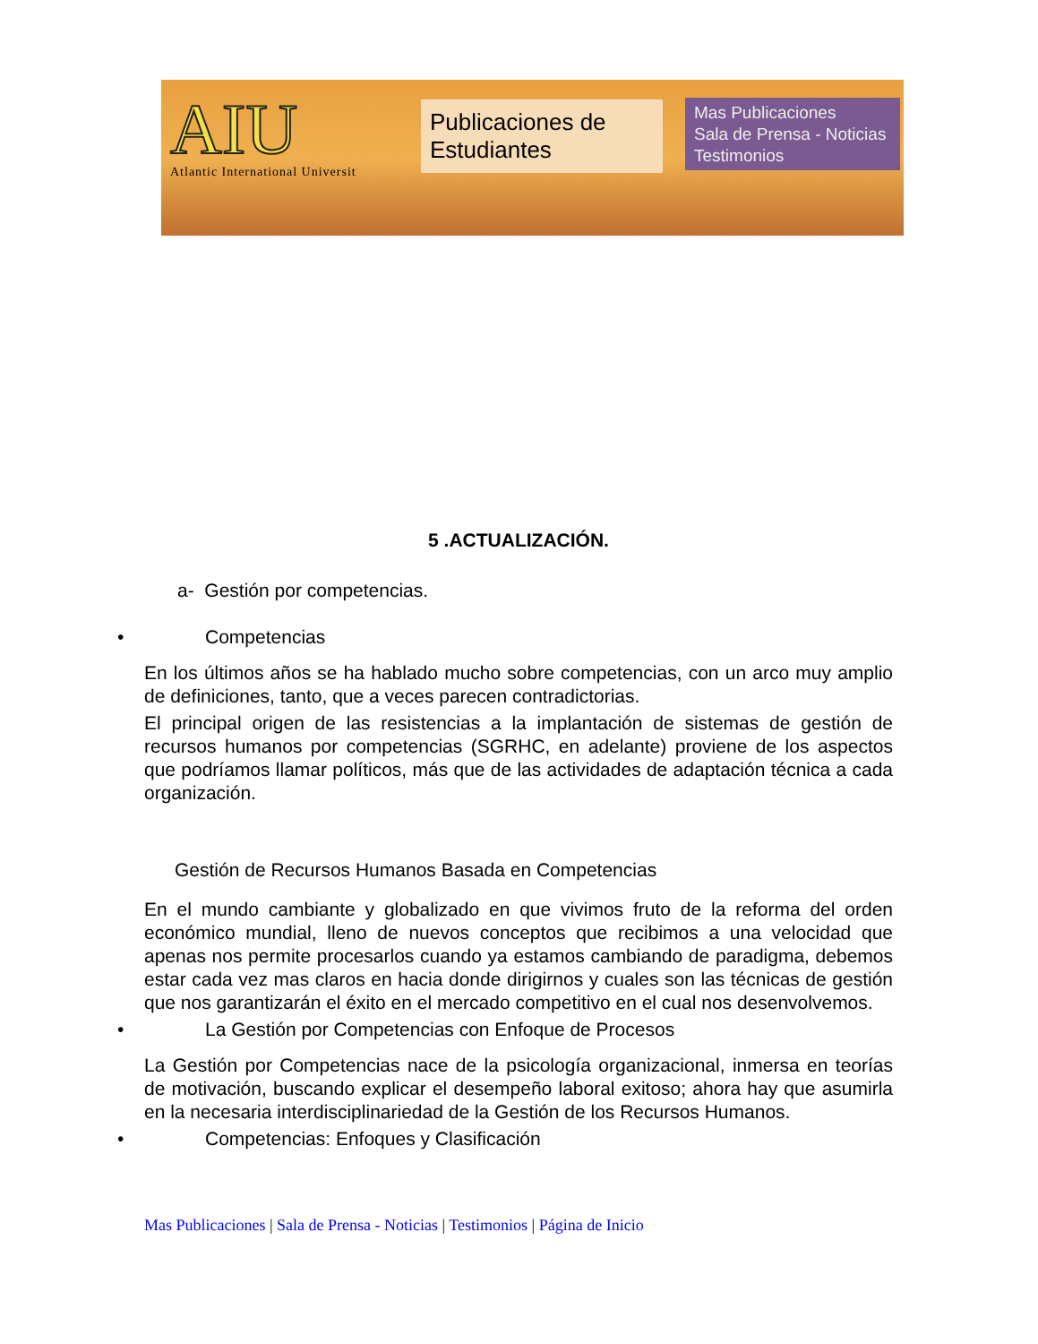AIU
Atlantic International Universit
Publicaciones de Estudiantes
Mas Publicaciones
Sala de Prensa - Noticias
Testimonios
5 .ACTUALIZACIÓN.
a- Gestión por competencias.
• Competencias
En los últimos años se ha hablado mucho sobre competencias, con un arco muy amplio de definiciones, tanto, que a veces parecen contradictorias.
El principal origen de las resistencias a la implantación de sistemas de gestión de recursos humanos por competencias (SGRHC, en adelante) proviene de los aspectos que podríamos llamar políticos, más que de las actividades de adaptación técnica a cada organización.
Gestión de Recursos Humanos Basada en Competencias
En el mundo cambiante y globalizado en que vivimos fruto de la reforma del orden económico mundial, lleno de nuevos conceptos que recibimos a una velocidad que apenas nos permite procesarlos cuando ya estamos cambiando de paradigma, debemos estar cada vez mas claros en hacia donde dirigirnos y cuales son las técnicas de gestión que nos garantizarán el éxito en el mercado competitivo en el cual nos desenvolvemos.
• La Gestión por Competencias con Enfoque de Procesos
La Gestión por Competencias nace de la psicología organizacional, inmersa en teorías de motivación, buscando explicar el desempeño laboral exitoso; ahora hay que asumirla en la necesaria interdisciplinariedad de la Gestión de los Recursos Humanos.
• Competencias: Enfoques y Clasificación
Mas Publicaciones | Sala de Prensa - Noticias | Testimonios | Página de Inicio